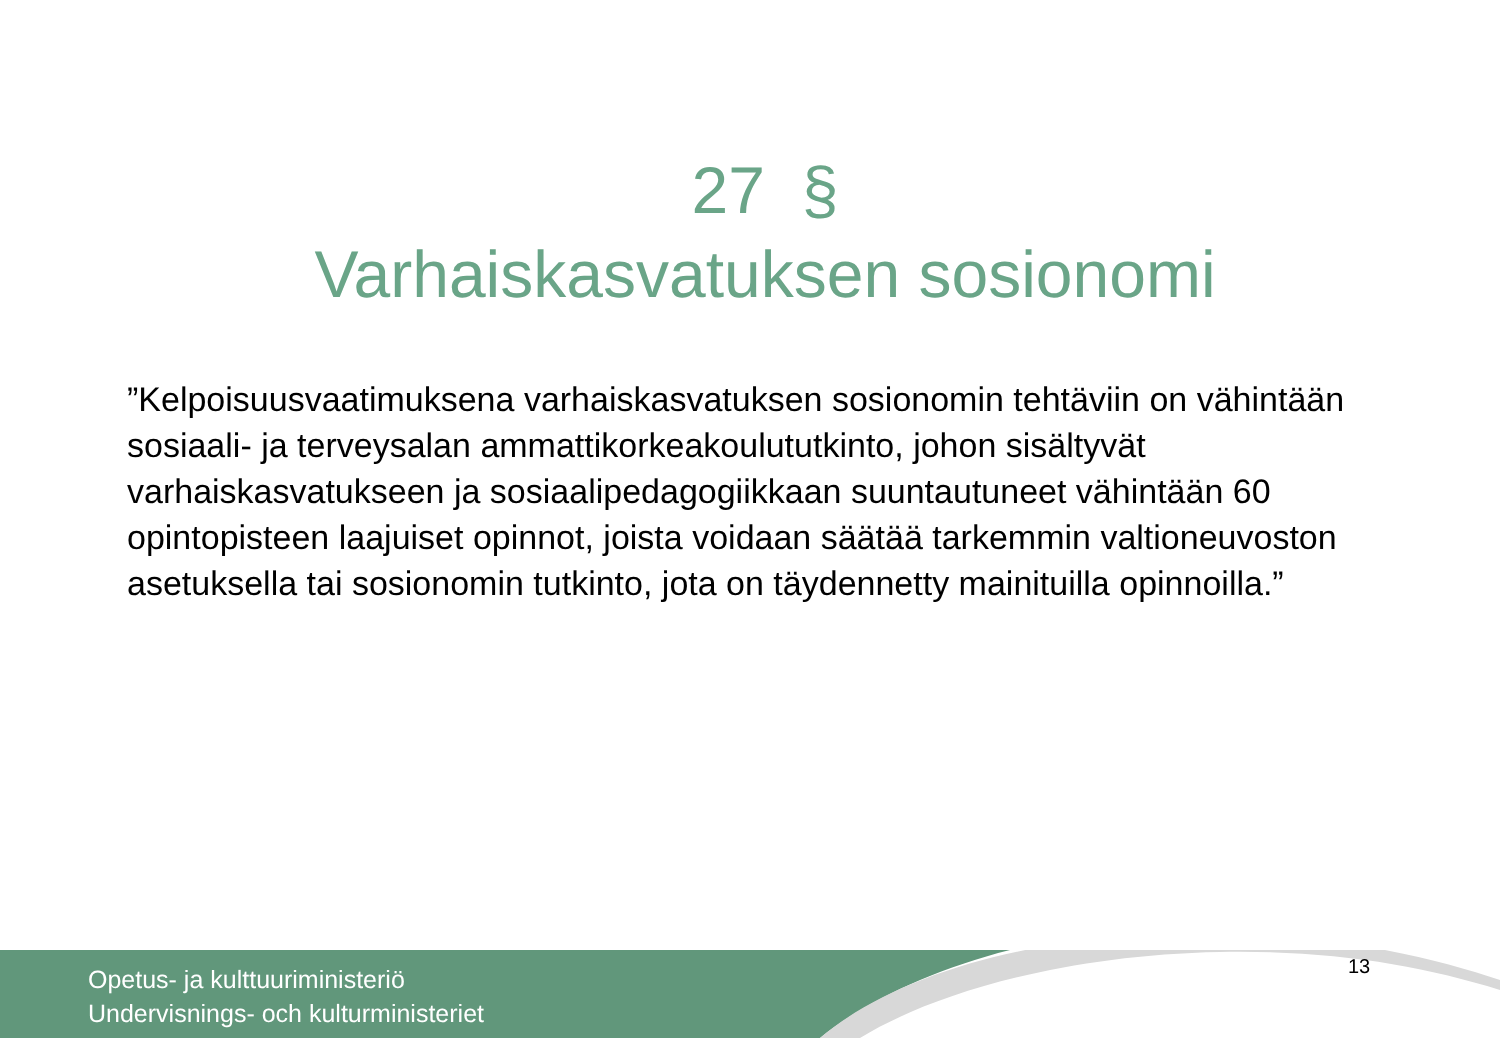27 §
Varhaiskasvatuksen sosionomi
”Kelpoisuusvaatimuksena varhaiskasvatuksen sosionomin tehtäviin on vähintään sosiaali- ja terveysalan ammattikorkeakoulututkinto, johon sisältyvät varhaiskasvatukseen ja sosiaalipedagogiikkaan suuntautuneet vähintään 60 opintopisteen laajuiset opinnot, joista voidaan säätää tarkemmin valtioneuvoston asetuksella tai sosionomin tutkinto, jota on täydennetty mainituilla opinnoilla.”
Opetus- ja kulttuuriministeriö
Undervisnings- och kulturministeriet
13